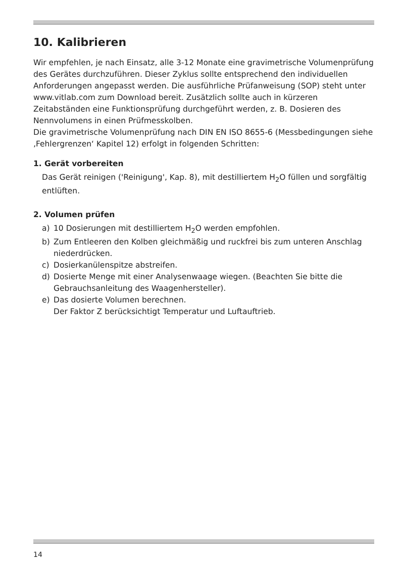10. Kalibrieren
Wir empfehlen, je nach Einsatz, alle 3-12 Monate eine gravimetrische Volumenprüfung des Gerätes durchzuführen. Dieser Zyklus sollte entsprechend den individuellen Anforderungen angepasst werden. Die ausführliche Prüfanweisung (SOP) steht unter www.vitlab.com zum Download bereit. Zusätzlich sollte auch in kürzeren Zeitabständen eine Funktionsprüfung durchgeführt werden, z. B. Dosieren des Nennvolumens in einen Prüfmesskolben.
Die gravimetrische Volumenprüfung nach DIN EN ISO 8655-6 (Messbedingungen siehe ‚Fehlergrenzen‘ Kapitel 12) erfolgt in folgenden Schritten:
1. Gerät vorbereiten
Das Gerät reinigen ('Reinigung', Kap. 8), mit destilliertem H<sub>2</sub>O füllen und sorgfältig entlüften.
2. Volumen prüfen
a) 10 Dosierungen mit destilliertem H<sub>2</sub>O werden empfohlen.
b) Zum Entleeren den Kolben gleichmäßig und ruckfrei bis zum unteren Anschlag niederdrücken.
c) Dosierkanülenspitze abstreifen.
d) Dosierte Menge mit einer Analysenwaage wiegen. (Beachten Sie bitte die Gebrauchsanleitung des Waagenhersteller).
e) Das dosierte Volumen berechnen.
Der Faktor Z berücksichtigt Temperatur und Luftauftrieb.
14